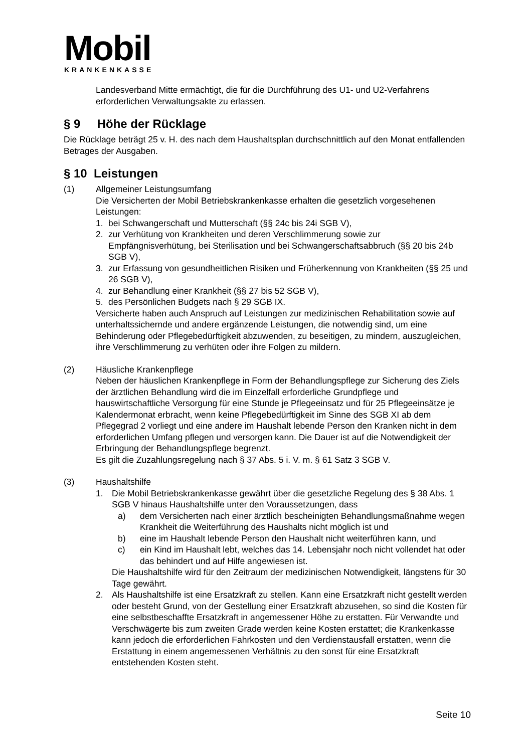Mobil
KRANKENKASSE
Landesverband Mitte ermächtigt, die für die Durchführung des U1- und U2-Verfahrens erforderlichen Verwaltungsakte zu erlassen.
§ 9 Höhe der Rücklage
Die Rücklage beträgt 25 v. H. des nach dem Haushaltsplan durchschnittlich auf den Monat entfallenden Betrages der Ausgaben.
§ 10 Leistungen
(1) Allgemeiner Leistungsumfang
Die Versicherten der Mobil Betriebskrankenkasse erhalten die gesetzlich vorgesehenen Leistungen:
1. bei Schwangerschaft und Mutterschaft (§§ 24c bis 24i SGB V),
2. zur Verhütung von Krankheiten und deren Verschlimmerung sowie zur Empfängnisverhütung, bei Sterilisation und bei Schwangerschaftsabbruch (§§ 20 bis 24b SGB V),
3. zur Erfassung von gesundheitlichen Risiken und Früherkennung von Krankheiten (§§ 25 und 26 SGB V),
4. zur Behandlung einer Krankheit (§§ 27 bis 52 SGB V),
5. des Persönlichen Budgets nach § 29 SGB IX.
Versicherte haben auch Anspruch auf Leistungen zur medizinischen Rehabilitation sowie auf unterhaltssichernde und andere ergänzende Leistungen, die notwendig sind, um eine Behinderung oder Pflegebedürftigkeit abzuwenden, zu beseitigen, zu mindern, auszugleichen, ihre Verschlimmerung zu verhüten oder ihre Folgen zu mildern.
(2) Häusliche Krankenpflege
Neben der häuslichen Krankenpflege in Form der Behandlungspflege zur Sicherung des Ziels der ärztlichen Behandlung wird die im Einzelfall erforderliche Grundpflege und hauswirtschaftliche Versorgung für eine Stunde je Pflegeeinsatz und für 25 Pflegeeinsätze je Kalendermonat erbracht, wenn keine Pflegebedürftigkeit im Sinne des SGB XI ab dem Pflegegrad 2 vorliegt und eine andere im Haushalt lebende Person den Kranken nicht in dem erforderlichen Umfang pflegen und versorgen kann. Die Dauer ist auf die Notwendigkeit der Erbringung der Behandlungspflege begrenzt.
Es gilt die Zuzahlungsregelung nach § 37 Abs. 5 i. V. m. § 61 Satz 3 SGB V.
(3) Haushaltshilfe
1. Die Mobil Betriebskrankenkasse gewährt über die gesetzliche Regelung des § 38 Abs. 1 SGB V hinaus Haushaltshilfe unter den Voraussetzungen, dass
a) dem Versicherten nach einer ärztlich bescheinigten Behandlungsmaßnahme wegen Krankheit die Weiterführung des Haushalts nicht möglich ist und
b) eine im Haushalt lebende Person den Haushalt nicht weiterführen kann, und
c) ein Kind im Haushalt lebt, welches das 14. Lebensjahr noch nicht vollendet hat oder das behindert und auf Hilfe angewiesen ist.
Die Haushaltshilfe wird für den Zeitraum der medizinischen Notwendigkeit, längstens für 30 Tage gewährt.
2. Als Haushaltshilfe ist eine Ersatzkraft zu stellen. Kann eine Ersatzkraft nicht gestellt werden oder besteht Grund, von der Gestellung einer Ersatzkraft abzusehen, so sind die Kosten für eine selbstbeschaffte Ersatzkraft in angemessener Höhe zu erstatten. Für Verwandte und Verschwägerte bis zum zweiten Grade werden keine Kosten erstattet; die Krankenkasse kann jedoch die erforderlichen Fahrkosten und den Verdienstausfall erstatten, wenn die Erstattung in einem angemessenen Verhältnis zu den sonst für eine Ersatzkraft entstehenden Kosten steht.
Seite 10